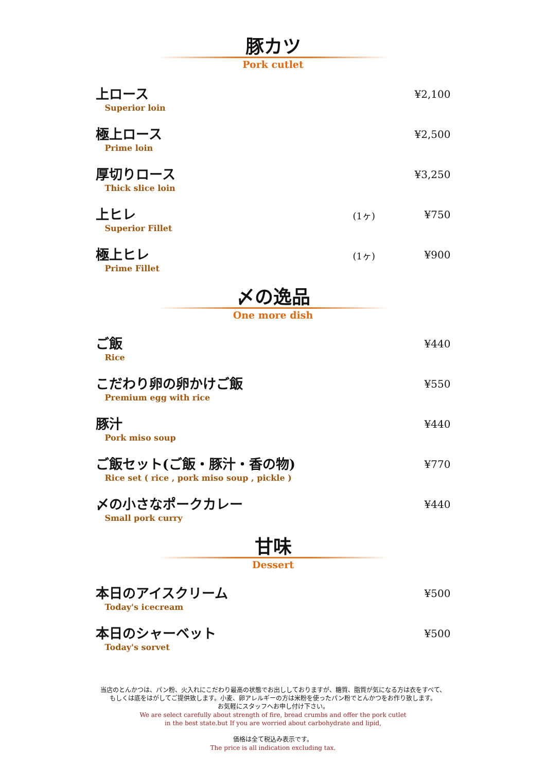豚カツ
Pork cutlet
上ロース
Superior loin
¥2,100
極上ロース
Prime loin
¥2,500
厚切りロース
Thick slice loin
¥3,250
上ヒレ
Superior Fillet
(1ヶ) ¥750
極上ヒレ
Prime Fillet
(1ヶ) ¥900
〆の逸品
One more dish
ご飯
Rice
¥440
こだわり卵の卵かけご飯
Premium egg with rice
¥550
豚汁
Pork miso soup
¥440
ご飯セット(ご飯・豚汁・香の物)
Rice set ( rice , pork miso soup , pickle )
¥770
〆の小さなポークカレー
Small pork curry
¥440
甘味
Dessert
本日のアイスクリーム
Today's icecream
¥500
本日のシャーベット
Today's sorvet
¥500
当店のとんかつは、パン粉、火入れにこだわり最高の状態でお出ししておりますが、糖質、脂質が気になる方は衣をすべて、
もしくは底をはがしてご提供致します。小麦、卵アレルギーの方は米粉を使ったパン粉でとんかつをお作り致します。
お気軽にスタッフへお申し付け下さい。
We are select carefully about strength of fire, bread crumbs and offer the pork cutlet
in the best state.but If you are worried about carbohydrate and lipid,
価格は全て税込み表示です。
The price is all indication excluding tax.